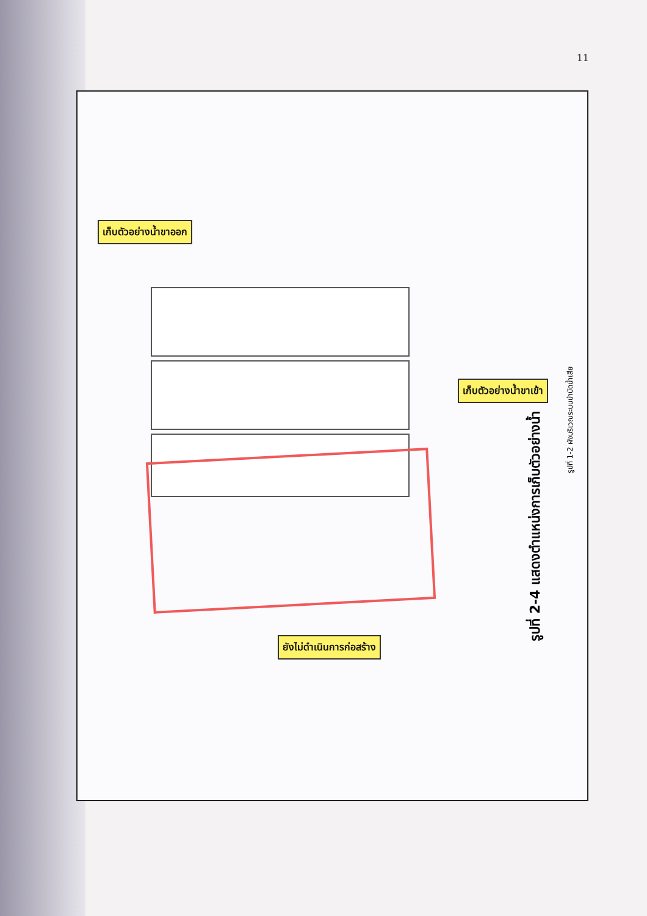11
เก็บตัวอย่างน้ำขาออก
เก็บตัวอย่างน้ำขาเข้า
ยังไม่ดำเนินการก่อสร้าง
รูปที่ 2-4 แสดงตำแหน่งการเก็บตัวอย่างน้ำ
รูปที่ 1-2 ผังบริเวณระบบบำบัดน้ำเสีย